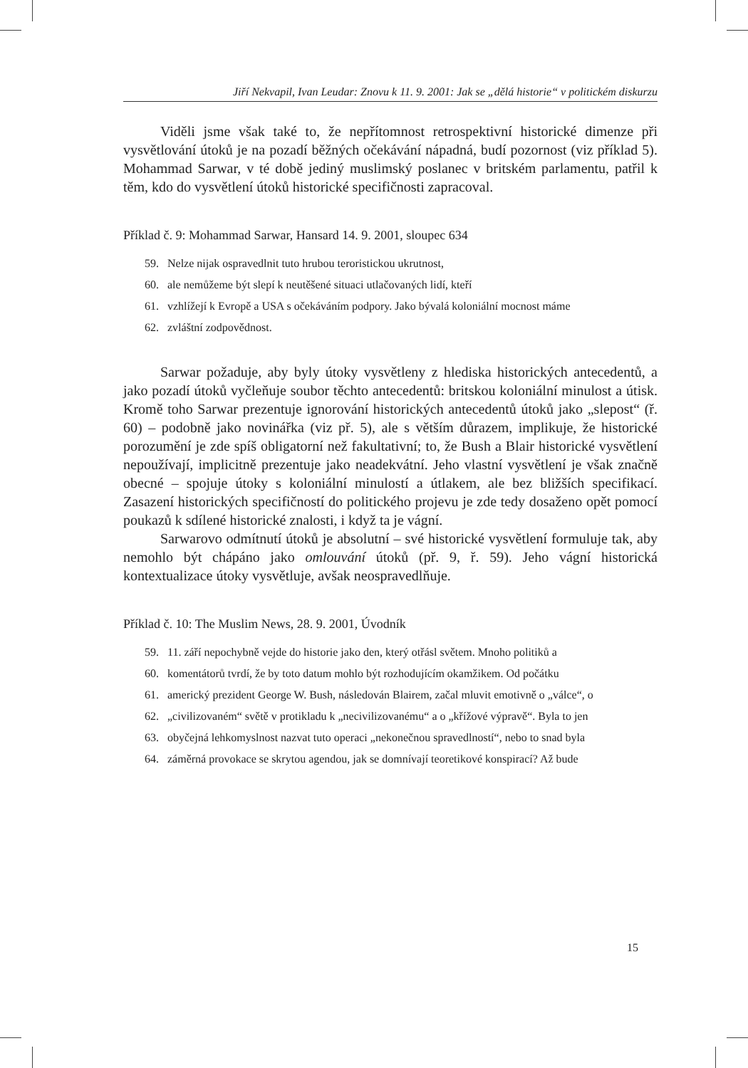Jiří Nekvapil, Ivan Leudar: Znovu k 11. 9. 2001: Jak se „dělá historie“ v politickém diskurzu
Viděli jsme však také to, že nepřítomnost retrospektivní historické dimenze při vysvětlování útoků je na pozadí běžných očekávání nápadná, budí pozornost (viz příklad 5). Mohammad Sarwar, v té době jediný muslimský poslanec v britském parlamentu, patřil k těm, kdo do vysvětlení útoků historické specifičnosti zapracoval.
Příklad č. 9: Mohammad Sarwar, Hansard 14. 9. 2001, sloupec 634
59. Nelze nijak ospravedlnit tuto hrubou teroristickou ukrutnost,
60. ale nemůžeme být slepí k neutěšené situaci utlačovaných lidí, kteří
61. vzhlížejí k Evropě a USA s očekáváním podpory. Jako bývalá koloniální mocnost máme
62. zvláštní zodpovědnost.
Sarwar požaduje, aby byly útoky vysvětleny z hlediska historických antecedentů, a jako pozadí útoků vyčleňuje soubor těchto antecedentů: britskou koloniální minulost a útisk. Kromě toho Sarwar prezentuje ignorování historických antecedentů útoků jako „slepost“ (ř. 60) – podobně jako novinářka (viz př. 5), ale s větším důrazem, implikuje, že historické porozumění je zde spíš obligatorní než fakultativní; to, že Bush a Blair historické vysvětlení nepoužívají, implicitně prezentuje jako neadekvátní. Jeho vlastní vysvětlení je však značně obecné – spojuje útoky s koloniální minulostí a útlakem, ale bez bližších specifikací. Zasazení historických specifičností do politického projevu je zde tedy dosaženo opět pomocí poukazů k sdílené historické znalosti, i když ta je vágní.
Sarwarovo odmítnutí útoků je absolutní – své historické vysvětlení formuluje tak, aby nemohlo být chápáno jako omlouvání útoků (př. 9, ř. 59). Jeho vágní historická kontextualizace útoky vysvětluje, avšak neospravedlňuje.
Příklad č. 10: The Muslim News, 28. 9. 2001, Úvodník
59. 11. září nepochybně vejde do historie jako den, který otřásl světem. Mnoho politiků a
60. komentátorů tvrdí, že by toto datum mohlo být rozhodujícím okamžikem. Od počátku
61. americký prezident George W. Bush, následován Blairem, začal mluvit emotivně o „válce“, o
62. „civilizovaném“ světě v protikladu k „necivilizovanému“ a o „křížové výpravě“. Byla to jen
63. obyčejná lehkomyslnost nazvat tuto operaci „nekonečnou spravedlností“, nebo to snad byla
64. záměrná provokace se skrytou agendou, jak se domnívají teoretikové konspirací? Až bude
15